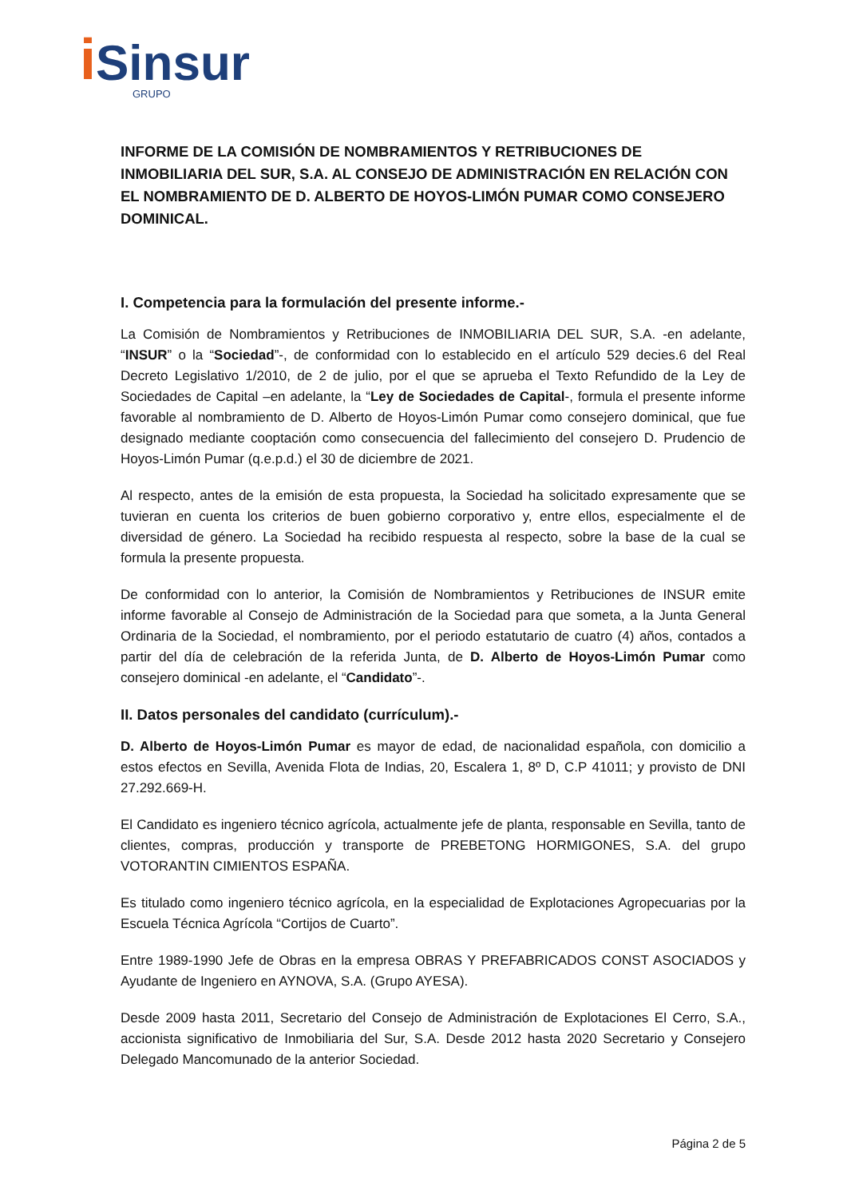i Sinsur
GRUPO
INFORME DE LA COMISIÓN DE NOMBRAMIENTOS Y RETRIBUCIONES DE INMOBILIARIA DEL SUR, S.A. AL CONSEJO DE ADMINISTRACIÓN EN RELACIÓN CON EL NOMBRAMIENTO DE D. ALBERTO DE HOYOS-LIMÓN PUMAR COMO CONSEJERO DOMINICAL.
I. Competencia para la formulación del presente informe.-
La Comisión de Nombramientos y Retribuciones de INMOBILIARIA DEL SUR, S.A. -en adelante, “INSUR” o la “Sociedad”-, de conformidad con lo establecido en el artículo 529 decies.6 del Real Decreto Legislativo 1/2010, de 2 de julio, por el que se aprueba el Texto Refundido de la Ley de Sociedades de Capital –en adelante, la “Ley de Sociedades de Capital-, formula el presente informe favorable al nombramiento de D. Alberto de Hoyos-Limón Pumar como consejero dominical, que fue designado mediante cooptación como consecuencia del fallecimiento del consejero D. Prudencio de Hoyos-Limón Pumar (q.e.p.d.) el 30 de diciembre de 2021.
Al respecto, antes de la emisión de esta propuesta, la Sociedad ha solicitado expresamente que se tuvieran en cuenta los criterios de buen gobierno corporativo y, entre ellos, especialmente el de diversidad de género. La Sociedad ha recibido respuesta al respecto, sobre la base de la cual se formula la presente propuesta.
De conformidad con lo anterior, la Comisión de Nombramientos y Retribuciones de INSUR emite informe favorable al Consejo de Administración de la Sociedad para que someta, a la Junta General Ordinaria de la Sociedad, el nombramiento, por el periodo estatutario de cuatro (4) años, contados a partir del día de celebración de la referida Junta, de D. Alberto de Hoyos-Limón Pumar como consejero dominical -en adelante, el “Candidato”-.
II. Datos personales del candidato (currículum).-
D. Alberto de Hoyos-Limón Pumar es mayor de edad, de nacionalidad española, con domicilio a estos efectos en Sevilla, Avenida Flota de Indias, 20, Escalera 1, 8º D, C.P 41011; y provisto de DNI 27.292.669-H.
El Candidato es ingeniero técnico agrícola, actualmente jefe de planta, responsable en Sevilla, tanto de clientes, compras, producción y transporte de PREBETONG HORMIGONES, S.A. del grupo VOTORANTIN CIMIENTOS ESPAÑA.
Es titulado como ingeniero técnico agrícola, en la especialidad de Explotaciones Agropecuarias por la Escuela Técnica Agrícola “Cortijos de Cuarto”.
Entre 1989-1990 Jefe de Obras en la empresa OBRAS Y PREFABRICADOS CONST ASOCIADOS y Ayudante de Ingeniero en AYNOVA, S.A. (Grupo AYESA).
Desde 2009 hasta 2011, Secretario del Consejo de Administración de Explotaciones El Cerro, S.A., accionista significativo de Inmobiliaria del Sur, S.A. Desde 2012 hasta 2020 Secretario y Consejero Delegado Mancomunado de la anterior Sociedad.
Página 2 de 5